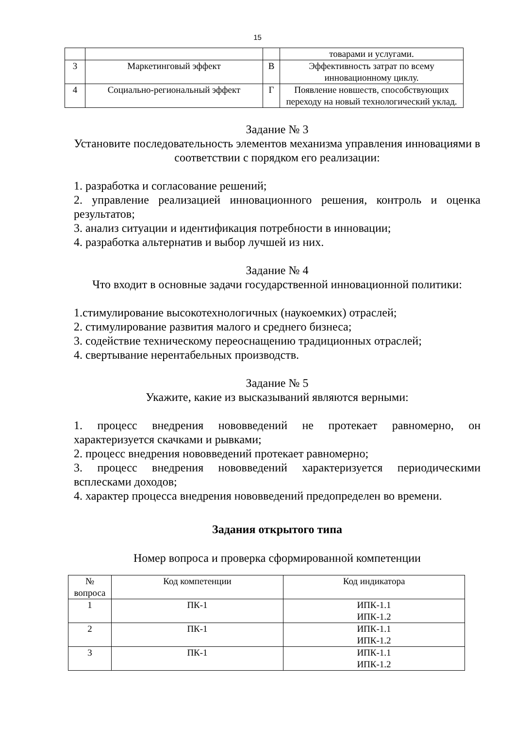15
| | | | товарами и услугами. |
| 3 | Маркетинговый эффект | В | Эффективность затрат по всему инновационному циклу. |
| 4 | Социально-региональный эффект | Г | Появление новшеств, способствующих переходу на новый технологический уклад. |
Задание № 3
Установите последовательность элементов механизма управления инновациями в соответствии с порядком его реализации:
1. разработка и согласование решений;
2. управление реализацией инновационного решения, контроль и оценка результатов;
3. анализ ситуации и идентификация потребности в инновации;
4. разработка альтернатив и выбор лучшей из них.
Задание № 4
Что входит в основные задачи государственной инновационной политики:
1.стимулирование высокотехнологичных (наукоемких) отраслей;
2. стимулирование развития малого и среднего бизнеса;
3. содействие техническому переоснащению традиционных отраслей;
4. свертывание нерентабельных производств.
Задание № 5
Укажите, какие из высказываний являются верными:
1. процесс внедрения нововведений не протекает равномерно, он характеризуется скачками и рывками;
2. процесс внедрения нововведений протекает равномерно;
3. процесс внедрения нововведений характеризуется периодическими всплесками доходов;
4. характер процесса внедрения нововведений предопределен во времени.
Задания открытого типа
Номер вопроса и проверка сформированной компетенции
| № вопроса | Код компетенции | Код индикатора |
| --- | --- | --- |
| 1 | ПК-1 | ИПК-1.1 ИПК-1.2 |
| 2 | ПК-1 | ИПК-1.1 ИПК-1.2 |
| 3 | ПК-1 | ИПК-1.1 ИПК-1.2 |